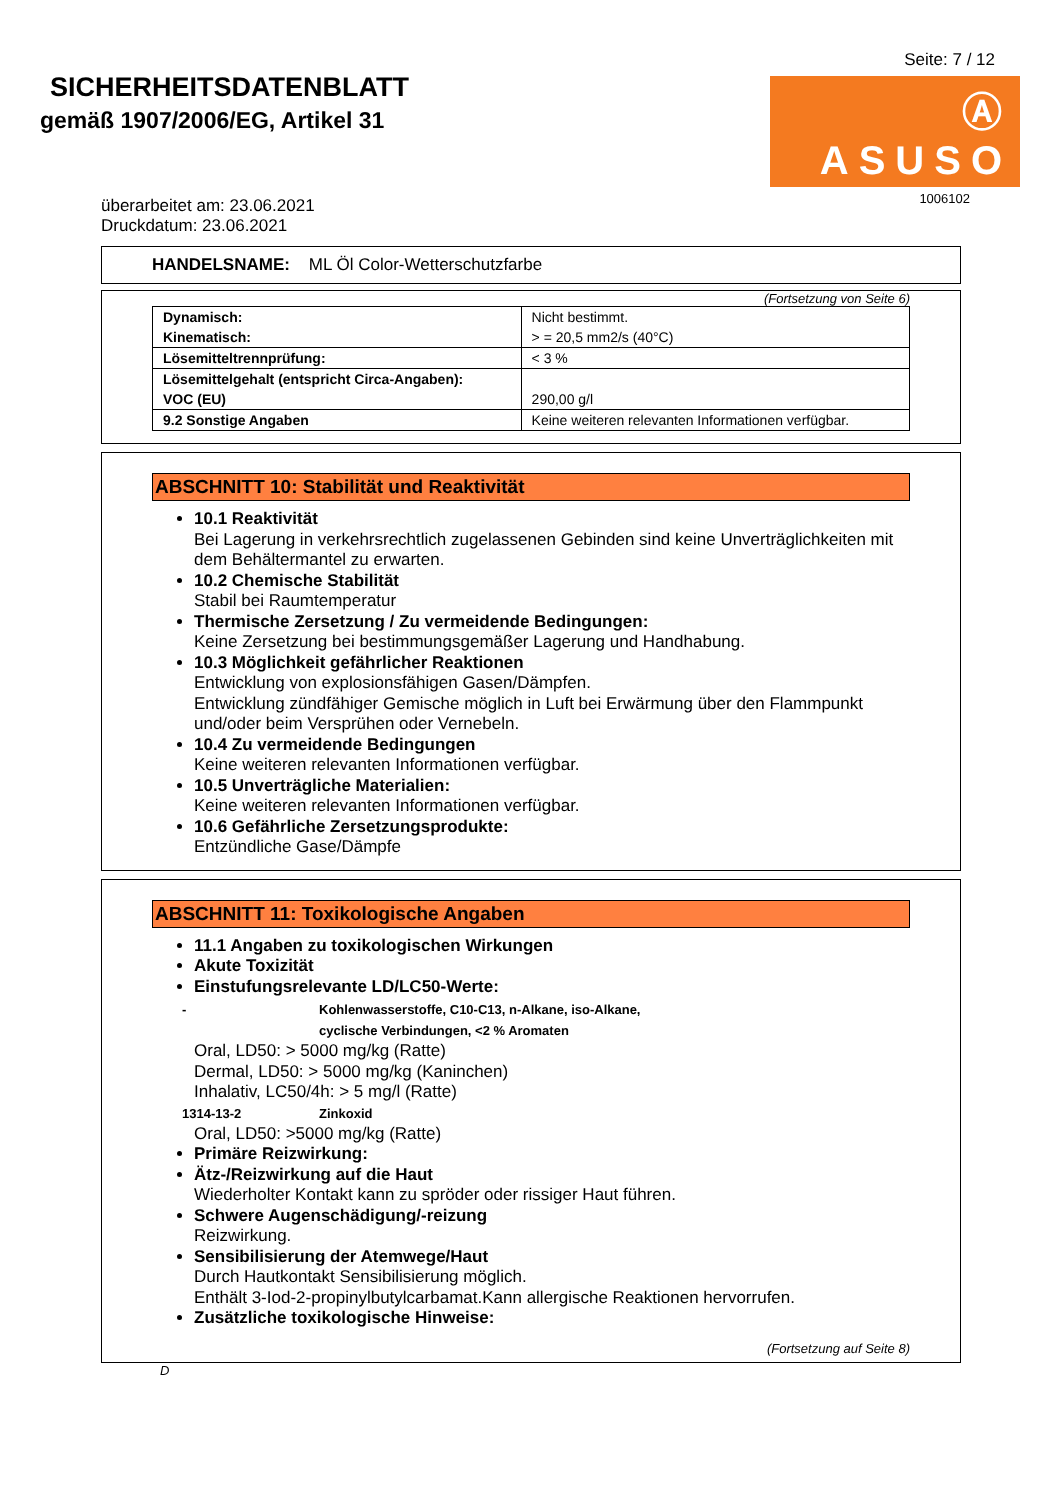SICHERHEITSDATENBLATT
gemäß 1907/2006/EG, Artikel 31
Seite: 7 / 12
Ⓐ ASUSO
1006102
überarbeitet am: 23.06.2021
Druckdatum: 23.06.2021
HANDELSNAME: ML Öl Color-Wetterschutzfarbe
(Fortsetzung von Seite 6)
| Dynamisch: | Nicht bestimmt. |
| Kinematisch: | > = 20,5 mm2/s (40°C) |
| Lösemitteltrennprüfung: | < 3 % |
| Lösemittelgehalt (entspricht Circa-Angaben): | |
| VOC (EU) | 290,00 g/l |
| 9.2 Sonstige Angaben | Keine weiteren relevanten Informationen verfügbar. |
ABSCHNITT 10: Stabilität und Reaktivität
10.1 Reaktivität
Bei Lagerung in verkehrsrechtlich zugelassenen Gebinden sind keine Unverträglichkeiten mit dem Behältermantel zu erwarten.
10.2 Chemische Stabilität
Stabil bei Raumtemperatur
Thermische Zersetzung / Zu vermeidende Bedingungen:
Keine Zersetzung bei bestimmungsgemäßer Lagerung und Handhabung.
10.3 Möglichkeit gefährlicher Reaktionen
Entwicklung von explosionsfähigen Gasen/Dämpfen.
Entwicklung zündfähiger Gemische möglich in Luft bei Erwärmung über den Flammpunkt und/oder beim Versprühen oder Vernebeln.
10.4 Zu vermeidende Bedingungen
Keine weiteren relevanten Informationen verfügbar.
10.5 Unverträgliche Materialien:
Keine weiteren relevanten Informationen verfügbar.
10.6 Gefährliche Zersetzungsprodukte:
Entzündliche Gase/Dämpfe
ABSCHNITT 11: Toxikologische Angaben
11.1 Angaben zu toxikologischen Wirkungen
Akute Toxizität
Einstufungsrelevante LD/LC50-Werte:
- Kohlenwasserstoffe, C10-C13, n-Alkane, iso-Alkane,
cyclische Verbindungen, <2 % Aromaten
Oral, LD50: > 5000 mg/kg (Ratte)
Dermal, LD50: > 5000 mg/kg (Kaninchen)
Inhalativ, LC50/4h: > 5 mg/l (Ratte)
1314-13-2 Zinkoxid
Oral, LD50: >5000 mg/kg (Ratte)
Primäre Reizwirkung:
Ätz-/Reizwirkung auf die Haut
Wiederholter Kontakt kann zu spröder oder rissiger Haut führen.
Schwere Augenschädigung/-reizung
Reizwirkung.
Sensibilisierung der Atemwege/Haut
Durch Hautkontakt Sensibilisierung möglich.
Enthält 3-Iod-2-propinylbutylcarbamat.Kann allergische Reaktionen hervorrufen.
Zusätzliche toxikologische Hinweise:
(Fortsetzung auf Seite 8)
D